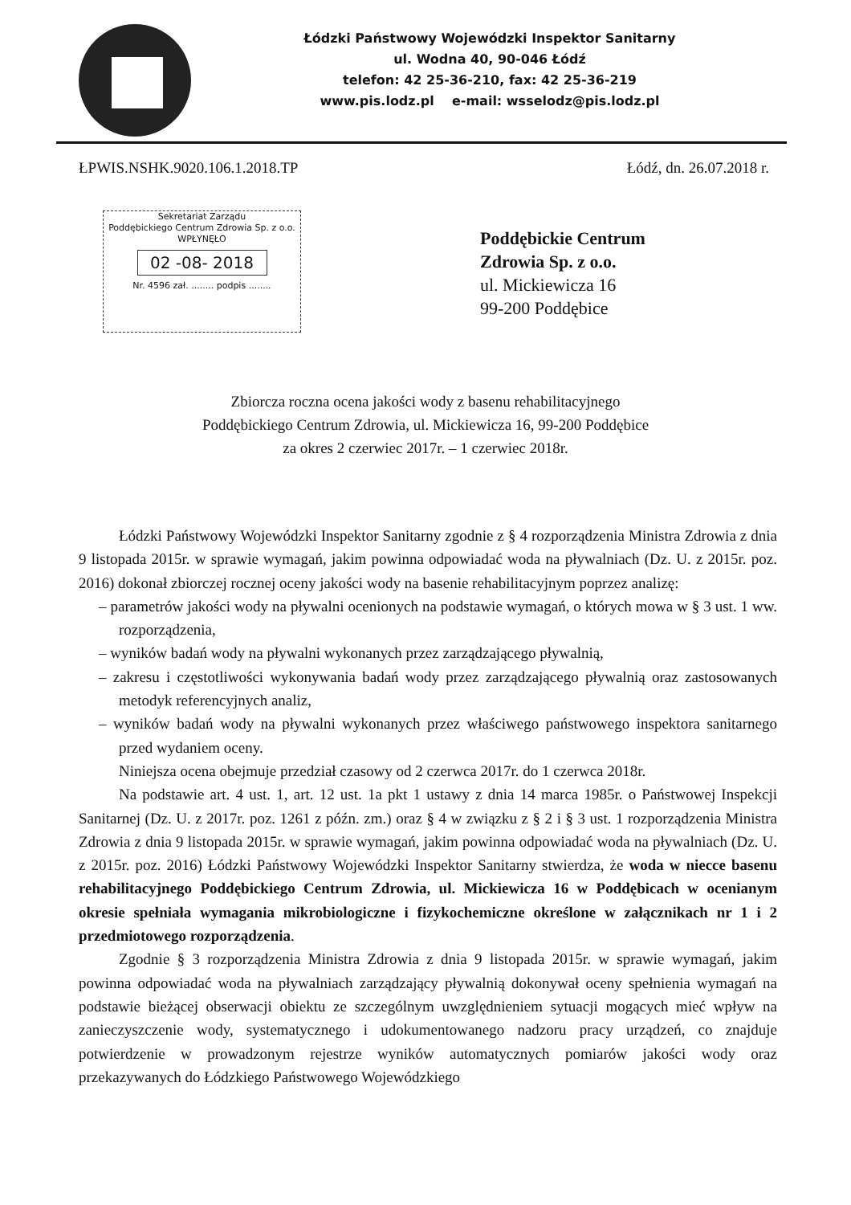Łódzki Państwowy Wojewódzki Inspektor Sanitarny
ul. Wodna 40, 90-046 Łódź
telefon: 42 25-36-210, fax: 42 25-36-219
www.pis.lodz.pl e-mail: wsselodz@pis.lodz.pl
ŁPWIS.NSHK.9020.106.1.2018.TP Łódź, dn. 26.07.2018 r.
Sekretariat Zarządu
Poddębickiego Centrum Zdrowia Sp. z o.o.
WPŁYNĘŁO
02 -08- 2018
Nr. 4596 zał. ........ podpis ........
Poddębickie Centrum
Zdrowia Sp. z o.o.
ul. Mickiewicza 16
99-200 Poddębice
Zbiorcza roczna ocena jakości wody z basenu rehabilitacyjnego
Poddębickiego Centrum Zdrowia, ul. Mickiewicza 16, 99-200 Poddębice
za okres 2 czerwiec 2017r. – 1 czerwiec 2018r.
Łódzki Państwowy Wojewódzki Inspektor Sanitarny zgodnie z § 4 rozporządzenia Ministra Zdrowia z dnia 9 listopada 2015r. w sprawie wymagań, jakim powinna odpowiadać woda na pływalniach (Dz. U. z 2015r. poz. 2016) dokonał zbiorczej rocznej oceny jakości wody na basenie rehabilitacyjnym poprzez analizę:
– parametrów jakości wody na pływalni ocenionych na podstawie wymagań, o których mowa w § 3 ust. 1 ww. rozporządzenia,
– wyników badań wody na pływalni wykonanych przez zarządzającego pływalnią,
– zakresu i częstotliwości wykonywania badań wody przez zarządzającego pływalnią oraz zastosowanych metodyk referencyjnych analiz,
– wyników badań wody na pływalni wykonanych przez właściwego państwowego inspektora sanitarnego przed wydaniem oceny.
Niniejsza ocena obejmuje przedział czasowy od 2 czerwca 2017r. do 1 czerwca 2018r.
Na podstawie art. 4 ust. 1, art. 12 ust. 1a pkt 1 ustawy z dnia 14 marca 1985r. o Państwowej Inspekcji Sanitarnej (Dz. U. z 2017r. poz. 1261 z późn. zm.) oraz § 4 w związku z § 2 i § 3 ust. 1 rozporządzenia Ministra Zdrowia z dnia 9 listopada 2015r. w sprawie wymagań, jakim powinna odpowiadać woda na pływalniach (Dz. U. z 2015r. poz. 2016) Łódzki Państwowy Wojewódzki Inspektor Sanitarny stwierdza, że woda w niecce basenu rehabilitacyjnego Poddębickiego Centrum Zdrowia, ul. Mickiewicza 16 w Poddębicach w ocenianym okresie spełniała wymagania mikrobiologiczne i fizykochemiczne określone w załącznikach nr 1 i 2 przedmiotowego rozporządzenia.
Zgodnie § 3 rozporządzenia Ministra Zdrowia z dnia 9 listopada 2015r. w sprawie wymagań, jakim powinna odpowiadać woda na pływalniach zarządzający pływalnią dokonywał oceny spełnienia wymagań na podstawie bieżącej obserwacji obiektu ze szczególnym uwzględnieniem sytuacji mogących mieć wpływ na zanieczyszczenie wody, systematycznego i udokumentowanego nadzoru pracy urządzeń, co znajduje potwierdzenie w prowadzonym rejestrze wyników automatycznych pomiarów jakości wody oraz przekazywanych do Łódzkiego Państwowego Wojewódzkiego